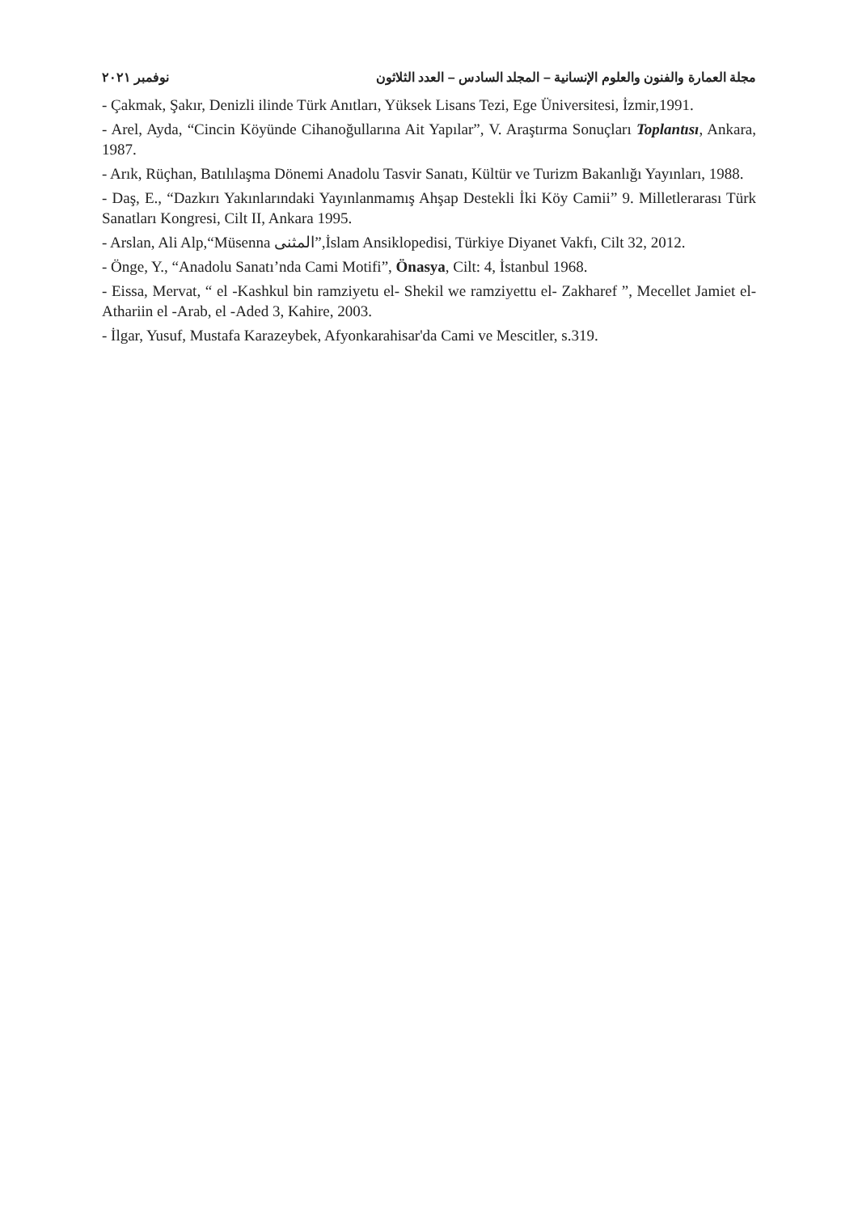مجلة العمارة والفنون والعلوم الإنسانية – المجلد السادس – العدد الثلاثون نوفمبر ٢٠٢١
- Çakmak, Şakır, Denizli ilinde Türk Anıtları, Yüksek Lisans Tezi, Ege Üniversitesi, İzmir,1991.
- Arel, Ayda, “Cincin Köyünde Cihanoğullarına Ait Yapılar”, V. Araştırma Sonuçları Toplantısı, Ankara, 1987.
- Arık, Rüçhan, Batılılaşma Dönemi Anadolu Tasvir Sanatı, Kültür ve Turizm Bakanlığı Yayınları, 1988.
- Daş, E., “Dazkırı Yakınlarındaki Yayınlanmamış Ahşap Destekli İki Köy Camii” 9. Milletlerarası Türk Sanatları Kongresi, Cilt II, Ankara 1995.
- Arslan, Ali Alp,“Müsenna المثنى”,İslam Ansiklopedisi, Türkiye Diyanet Vakfı, Cilt 32, 2012.
- Önge, Y., “Anadolu Sanatı’nda Cami Motifi”, Önasya, Cilt: 4, İstanbul 1968.
- Eissa, Mervat, “ el -Kashkul bin ramziyetu el- Shekil we ramziyettu el- Zakharef ”, Mecellet Jamiet el- Athariin el -Arab, el -Aded 3, Kahire, 2003.
- İlgar, Yusuf, Mustafa Karazeybek, Afyonkarahisar'da Cami ve Mescitler, s.319.